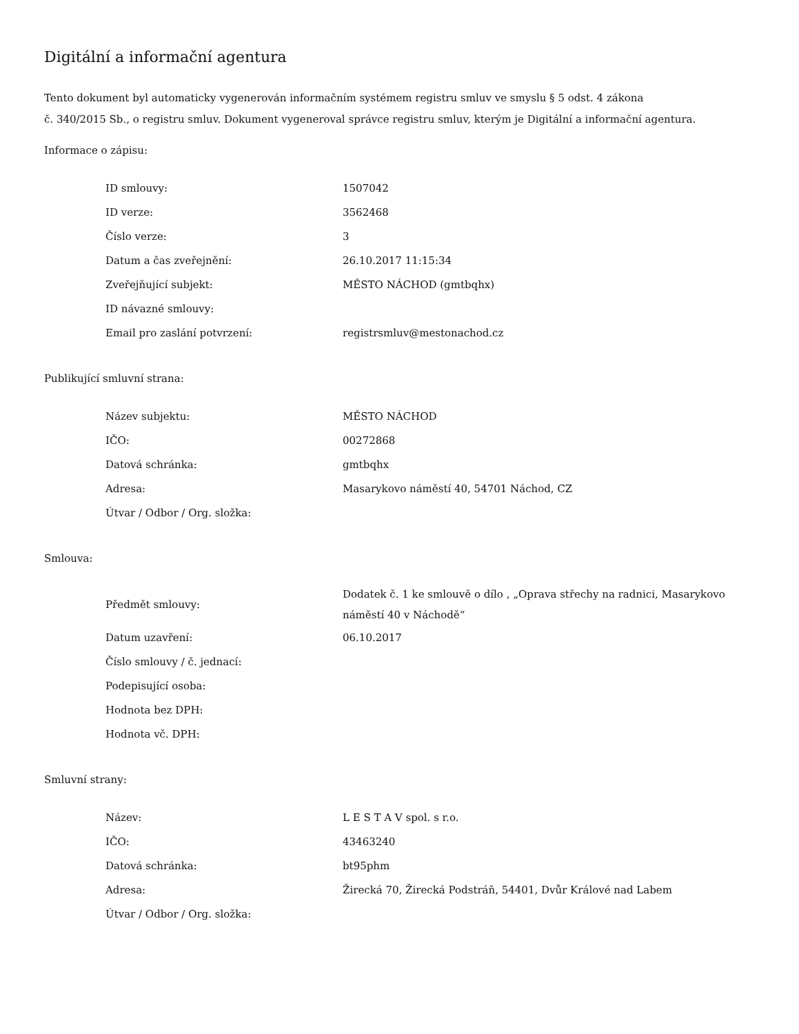Digitální a informační agentura
Tento dokument byl automaticky vygenerován informačním systémem registru smluv ve smyslu § 5 odst. 4 zákona
č. 340/2015 Sb., o registru smluv. Dokument vygeneroval správce registru smluv, kterým je Digitální a informační agentura.
Informace o zápisu:
| ID smlouvy: | 1507042 |
| ID verze: | 3562468 |
| Číslo verze: | 3 |
| Datum a čas zveřejnění: | 26.10.2017 11:15:34 |
| Zveřejňující subjekt: | MĚSTO NÁCHOD (gmtbqhx) |
| ID návazné smlouvy: | |
| Email pro zaslání potvrzení: | registrsmluv@mestonachod.cz |
Publikující smluvní strana:
| Název subjektu: | MĚSTO NÁCHOD |
| IČO: | 00272868 |
| Datová schránka: | gmtbqhx |
| Adresa: | Masarykovo náměstí 40, 54701 Náchod, CZ |
| Útvar / Odbor / Org. složka: | |
Smlouva:
| Předmět smlouvy: | Dodatek č. 1 ke smlouvě o dílo , „Oprava střechy na radnici, Masarykovo náměstí 40 v Náchodě“ |
| Datum uzavření: | 06.10.2017 |
| Číslo smlouvy / č. jednací: | |
| Podepisující osoba: | |
| Hodnota bez DPH: | |
| Hodnota vč. DPH: | |
Smluvní strany:
| Název: | L E S T A V spol. s r.o. |
| IČO: | 43463240 |
| Datová schránka: | bt95phm |
| Adresa: | Žirecká 70, Žirecká Podstráň, 54401, Dvůr Králové nad Labem |
| Útvar / Odbor / Org. složka: | |